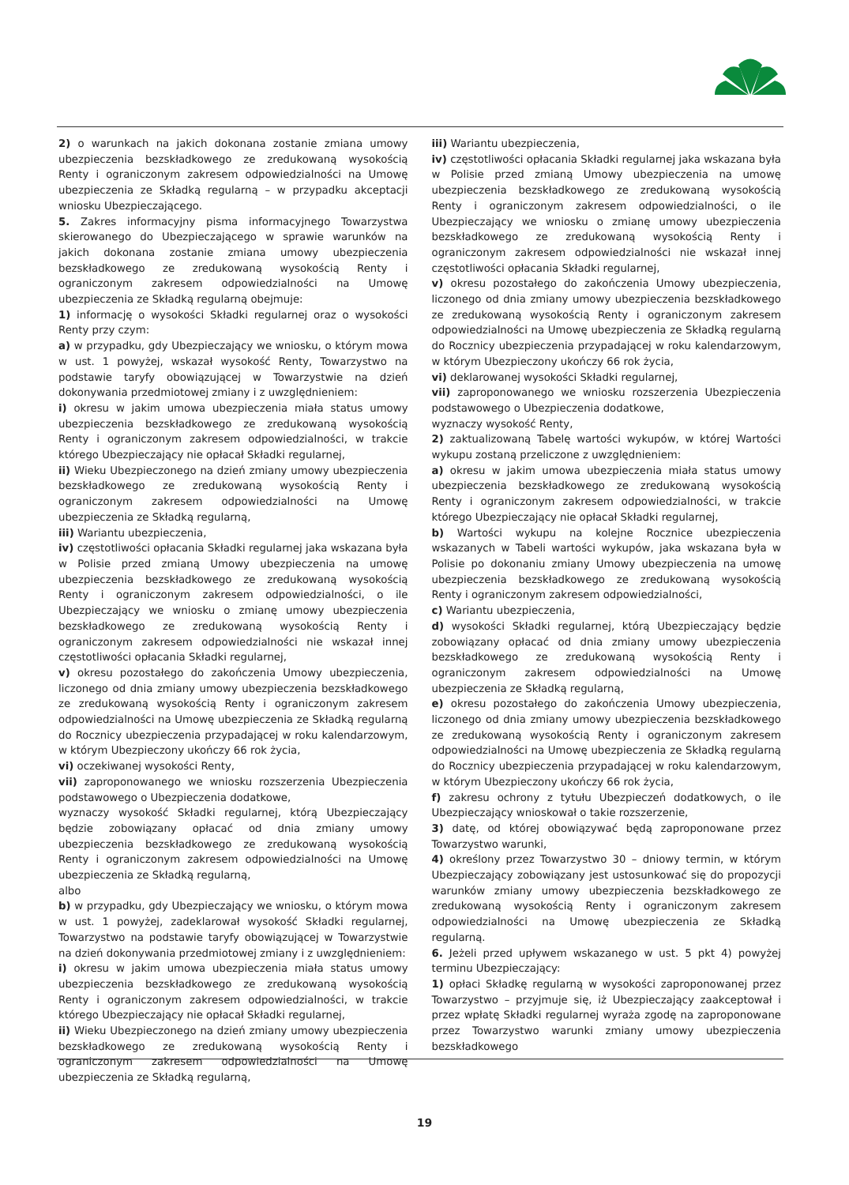2) o warunkach na jakich dokonana zostanie zmiana umowy ubezpieczenia bezskładkowego ze zredukowaną wysokością Renty i ograniczonym zakresem odpowiedzialności na Umowę ubezpieczenia ze Składką regularną – w przypadku akceptacji wniosku Ubezpieczającego.
5. Zakres informacyjny pisma informacyjnego Towarzystwa skierowanego do Ubezpieczającego w sprawie warunków na jakich dokonana zostanie zmiana umowy ubezpieczenia bezskładkowego ze zredukowaną wysokością Renty i ograniczonym zakresem odpowiedzialności na Umowę ubezpieczenia ze Składką regularną obejmuje:
1) informację o wysokości Składki regularnej oraz o wysokości Renty przy czym:
a) w przypadku, gdy Ubezpieczający we wniosku, o którym mowa w ust. 1 powyżej, wskazał wysokość Renty, Towarzystwo na podstawie taryfy obowiązującej w Towarzystwie na dzień dokonywania przedmiotowej zmiany i z uwzględnieniem:
i) okresu w jakim umowa ubezpieczenia miała status umowy ubezpieczenia bezskładkowego ze zredukowaną wysokością Renty i ograniczonym zakresem odpowiedzialności, w trakcie którego Ubezpieczający nie opłacał Składki regularnej,
ii) Wieku Ubezpieczonego na dzień zmiany umowy ubezpieczenia bezskładkowego ze zredukowaną wysokością Renty i ograniczonym zakresem odpowiedzialności na Umowę ubezpieczenia ze Składką regularną,
iii) Wariantu ubezpieczenia,
iv) częstotliwości opłacania Składki regularnej jaka wskazana była w Polisie przed zmianą Umowy ubezpieczenia na umowę ubezpieczenia bezskładkowego ze zredukowaną wysokością Renty i ograniczonym zakresem odpowiedzialności, o ile Ubezpieczający we wniosku o zmianę umowy ubezpieczenia bezskładkowego ze zredukowaną wysokością Renty i ograniczonym zakresem odpowiedzialności nie wskazał innej częstotliwości opłacania Składki regularnej,
v) okresu pozostałego do zakończenia Umowy ubezpieczenia, liczonego od dnia zmiany umowy ubezpieczenia bezskładkowego ze zredukowaną wysokością Renty i ograniczonym zakresem odpowiedzialności na Umowę ubezpieczenia ze Składką regularną do Rocznicy ubezpieczenia przypadającej w roku kalendarzowym, w którym Ubezpieczony ukończy 66 rok życia,
vi) oczekiwanej wysokości Renty,
vii) zaproponowanego we wniosku rozszerzenia Ubezpieczenia podstawowego o Ubezpieczenia dodatkowe,
wyznaczy wysokość Składki regularnej, którą Ubezpieczający będzie zobowiązany opłacać od dnia zmiany umowy ubezpieczenia bezskładkowego ze zredukowaną wysokością Renty i ograniczonym zakresem odpowiedzialności na Umowę ubezpieczenia ze Składką regularną,
albo
b) w przypadku, gdy Ubezpieczający we wniosku, o którym mowa w ust. 1 powyżej, zadeklarował wysokość Składki regularnej, Towarzystwo na podstawie taryfy obowiązującej w Towarzystwie na dzień dokonywania przedmiotowej zmiany i z uwzględnieniem:
i) okresu w jakim umowa ubezpieczenia miała status umowy ubezpieczenia bezskładkowego ze zredukowaną wysokością Renty i ograniczonym zakresem odpowiedzialności, w trakcie którego Ubezpieczający nie opłacał Składki regularnej,
ii) Wieku Ubezpieczonego na dzień zmiany umowy ubezpieczenia bezskładkowego ze zredukowaną wysokością Renty i ograniczonym zakresem odpowiedzialności na Umowę ubezpieczenia ze Składką regularną,
iii) Wariantu ubezpieczenia,
iv) częstotliwości opłacania Składki regularnej jaka wskazana była w Polisie przed zmianą Umowy ubezpieczenia na umowę ubezpieczenia bezskładkowego ze zredukowaną wysokością Renty i ograniczonym zakresem odpowiedzialności, o ile Ubezpieczający we wniosku o zmianę umowy ubezpieczenia bezskładkowego ze zredukowaną wysokością Renty i ograniczonym zakresem odpowiedzialności nie wskazał innej częstotliwości opłacania Składki regularnej,
v) okresu pozostałego do zakończenia Umowy ubezpieczenia, liczonego od dnia zmiany umowy ubezpieczenia bezskładkowego ze zredukowaną wysokością Renty i ograniczonym zakresem odpowiedzialności na Umowę ubezpieczenia ze Składką regularną do Rocznicy ubezpieczenia przypadającej w roku kalendarzowym, w którym Ubezpieczony ukończy 66 rok życia,
vi) deklarowanej wysokości Składki regularnej,
vii) zaproponowanego we wniosku rozszerzenia Ubezpieczenia podstawowego o Ubezpieczenia dodatkowe,
wyznaczy wysokość Renty,
2) zaktualizowaną Tabelę wartości wykupów, w której Wartości wykupu zostaną przeliczone z uwzględnieniem:
a) okresu w jakim umowa ubezpieczenia miała status umowy ubezpieczenia bezskładkowego ze zredukowaną wysokością Renty i ograniczonym zakresem odpowiedzialności, w trakcie którego Ubezpieczający nie opłacał Składki regularnej,
b) Wartości wykupu na kolejne Rocznice ubezpieczenia wskazanych w Tabeli wartości wykupów, jaka wskazana była w Polisie po dokonaniu zmiany Umowy ubezpieczenia na umowę ubezpieczenia bezskładkowego ze zredukowaną wysokością Renty i ograniczonym zakresem odpowiedzialności,
c) Wariantu ubezpieczenia,
d) wysokości Składki regularnej, którą Ubezpieczający będzie zobowiązany opłacać od dnia zmiany umowy ubezpieczenia bezskładkowego ze zredukowaną wysokością Renty i ograniczonym zakresem odpowiedzialności na Umowę ubezpieczenia ze Składką regularną,
e) okresu pozostałego do zakończenia Umowy ubezpieczenia, liczonego od dnia zmiany umowy ubezpieczenia bezskładkowego ze zredukowaną wysokością Renty i ograniczonym zakresem odpowiedzialności na Umowę ubezpieczenia ze Składką regularną do Rocznicy ubezpieczenia przypadającej w roku kalendarzowym, w którym Ubezpieczony ukończy 66 rok życia,
f) zakresu ochrony z tytułu Ubezpieczeń dodatkowych, o ile Ubezpieczający wnioskował o takie rozszerzenie,
3) datę, od której obowiązywać będą zaproponowane przez Towarzystwo warunki,
4) określony przez Towarzystwo 30 – dniowy termin, w którym Ubezpieczający zobowiązany jest ustosunkować się do propozycji warunków zmiany umowy ubezpieczenia bezskładkowego ze zredukowaną wysokością Renty i ograniczonym zakresem odpowiedzialności na Umowę ubezpieczenia ze Składką regularną.
6. Jeżeli przed upływem wskazanego w ust. 5 pkt 4) powyżej terminu Ubezpieczający:
1) opłaci Składkę regularną w wysokości zaproponowanej przez Towarzystwo – przyjmuje się, iż Ubezpieczający zaakceptował i przez wpłatę Składki regularnej wyraża zgodę na zaproponowane przez Towarzystwo warunki zmiany umowy ubezpieczenia bezskładkowego
19